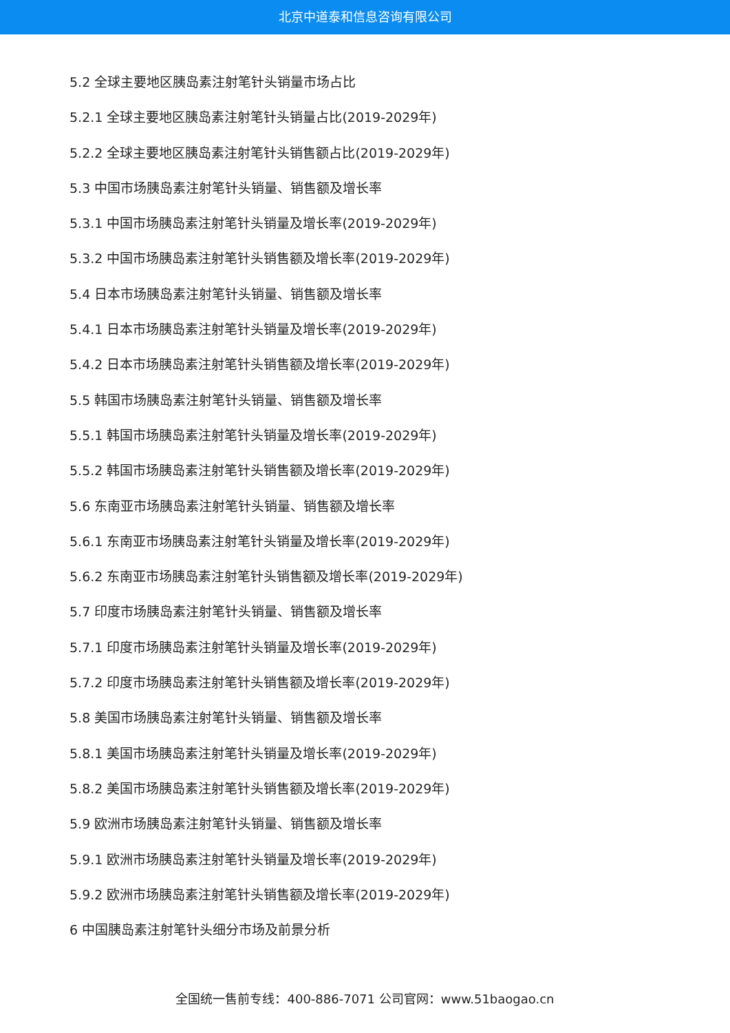北京中道泰和信息咨询有限公司
5.2 全球主要地区胰岛素注射笔针头销量市场占比
5.2.1 全球主要地区胰岛素注射笔针头销量占比(2019-2029年)
5.2.2 全球主要地区胰岛素注射笔针头销售额占比(2019-2029年)
5.3 中国市场胰岛素注射笔针头销量、销售额及增长率
5.3.1 中国市场胰岛素注射笔针头销量及增长率(2019-2029年)
5.3.2 中国市场胰岛素注射笔针头销售额及增长率(2019-2029年)
5.4 日本市场胰岛素注射笔针头销量、销售额及增长率
5.4.1 日本市场胰岛素注射笔针头销量及增长率(2019-2029年)
5.4.2 日本市场胰岛素注射笔针头销售额及增长率(2019-2029年)
5.5 韩国市场胰岛素注射笔针头销量、销售额及增长率
5.5.1 韩国市场胰岛素注射笔针头销量及增长率(2019-2029年)
5.5.2 韩国市场胰岛素注射笔针头销售额及增长率(2019-2029年)
5.6 东南亚市场胰岛素注射笔针头销量、销售额及增长率
5.6.1 东南亚市场胰岛素注射笔针头销量及增长率(2019-2029年)
5.6.2 东南亚市场胰岛素注射笔针头销售额及增长率(2019-2029年)
5.7 印度市场胰岛素注射笔针头销量、销售额及增长率
5.7.1 印度市场胰岛素注射笔针头销量及增长率(2019-2029年)
5.7.2 印度市场胰岛素注射笔针头销售额及增长率(2019-2029年)
5.8 美国市场胰岛素注射笔针头销量、销售额及增长率
5.8.1 美国市场胰岛素注射笔针头销量及增长率(2019-2029年)
5.8.2 美国市场胰岛素注射笔针头销售额及增长率(2019-2029年)
5.9 欧洲市场胰岛素注射笔针头销量、销售额及增长率
5.9.1 欧洲市场胰岛素注射笔针头销量及增长率(2019-2029年)
5.9.2 欧洲市场胰岛素注射笔针头销售额及增长率(2019-2029年)
6 中国胰岛素注射笔针头细分市场及前景分析
全国统一售前专线：400-886-7071 公司官网：www.51baogao.cn